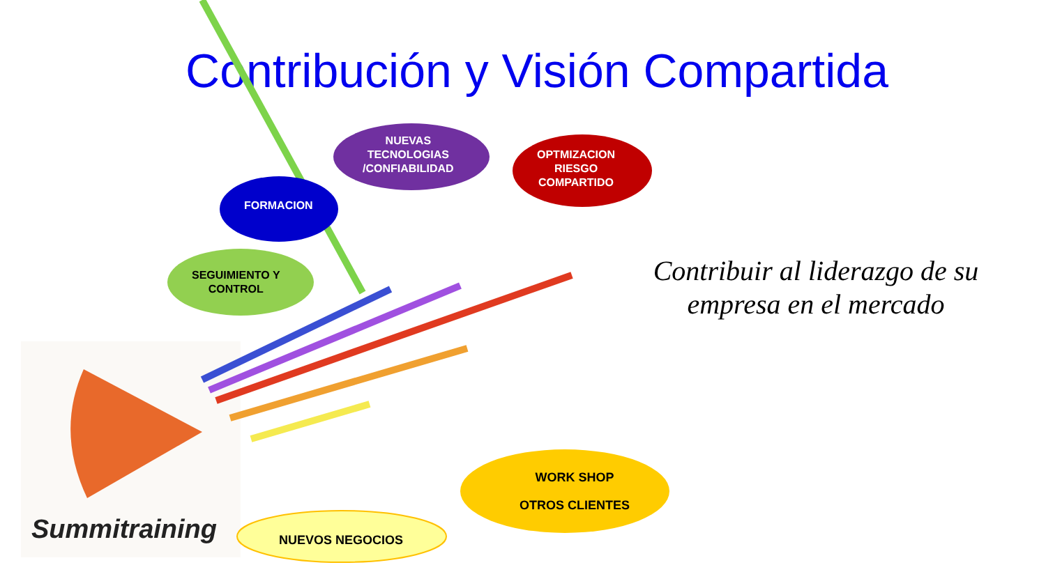Contribución y Visión Compartida
FORMACION
NUEVAS
TECNOLOGIAS
/CONFIABILIDAD
OPTMIZACION
RIESGO
COMPARTIDO
SEGUIMIENTO Y
CONTROL
WORK SHOP
OTROS CLIENTES
NUEVOS NEGOCIOS
Contribuir al liderazgo de su empresa en el mercado
Summitraining